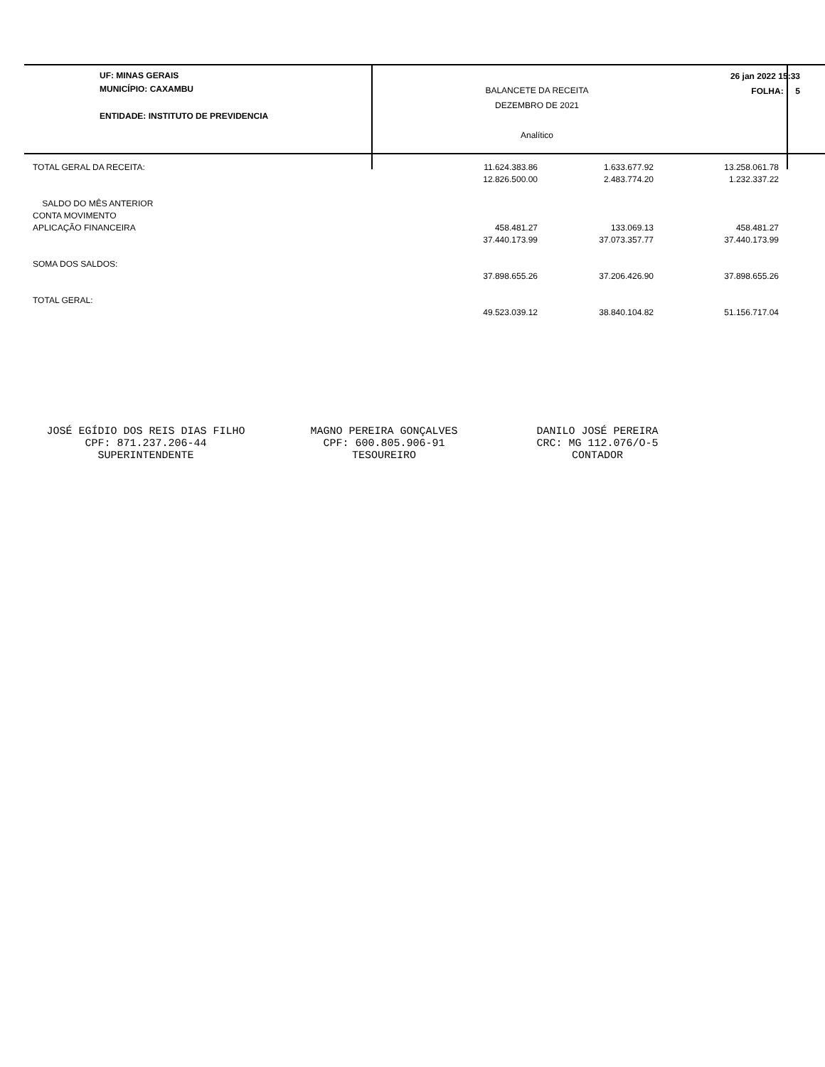UF: MINAS GERAIS
MUNICÍPIO: CAXAMBU
ENTIDADE: INSTITUTO DE PREVIDENCIA
BALANCETE DA RECEITA
DEZEMBRO DE 2021
Analítico
26 jan 2022 15:33
FOLHA: 5
| TOTAL GERAL DA RECEITA: | 11.624.383.86 | 1.633.677.92 | 13.258.061.78 |
| | 12.826.500.00 | 2.483.774.20 | 1.232.337.22 |
| SALDO DO MÊS ANTERIOR | | | |
| CONTA MOVIMENTO | | | |
| APLICAÇÃO FINANCEIRA | 458.481.27 | 133.069.13 | 458.481.27 |
| | 37.440.173.99 | 37.073.357.77 | 37.440.173.99 |
| SOMA DOS SALDOS: | | | |
| | 37.898.655.26 | 37.206.426.90 | 37.898.655.26 |
| TOTAL GERAL: | | | |
| | 49.523.039.12 | 38.840.104.82 | 51.156.717.04 |
JOSÉ EGÍDIO DOS REIS DIAS FILHO
CPF: 871.237.206-44
SUPERINTENDENTE
MAGNO PEREIRA GONÇALVES
CPF: 600.805.906-91
TESOUREIRO
DANILO JOSÉ PEREIRA
CRC: MG 112.076/O-5
CONTADOR